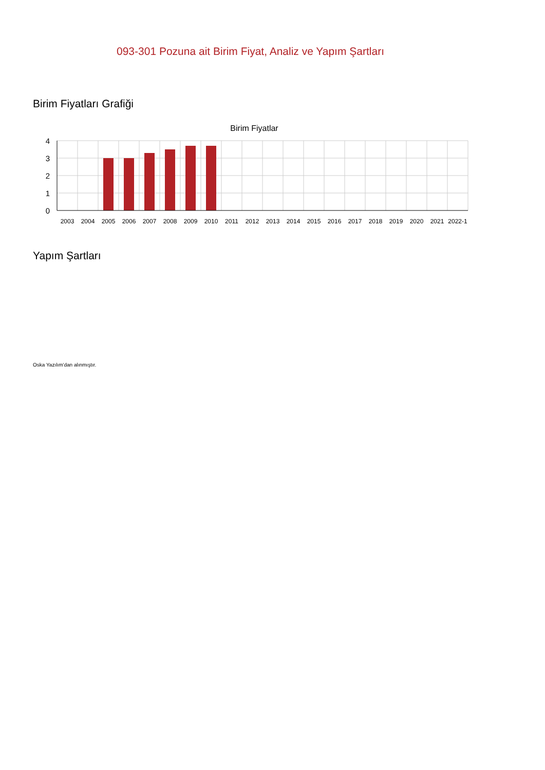093-301 Pozuna ait Birim Fiyat, Analiz ve Yapım Şartları
Birim Fiyatları Grafiği
Birim Fiyatlar
4
3
2
1
0
2003
2004
2005
2006
2007
2008
2009
2010
2011
2012
2013
2014
2015
2016
2017
2018
2019
2020
2021
2022-1
Yapım Şartları
Oska Yazılım'dan alınmıştır.